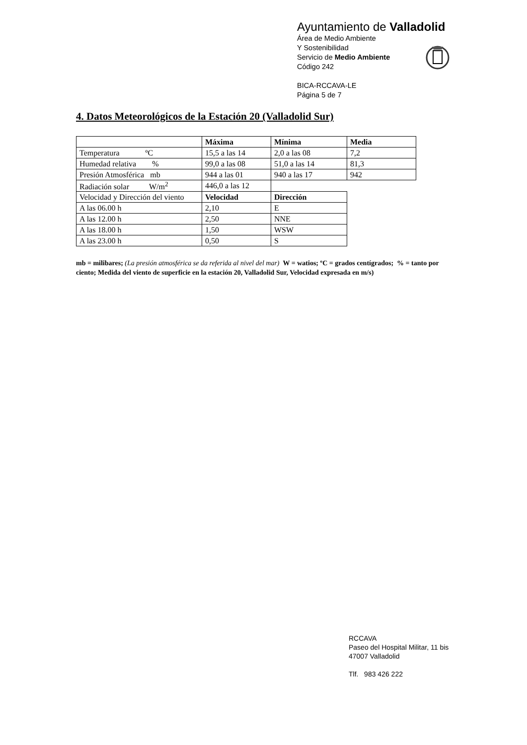Ayuntamiento de Valladolid
Área de Medio Ambiente
Y Sostenibilidad
Servicio de Medio Ambiente
Código 242
BICA-RCCAVA-LE
Página 5 de 7
4. Datos Meteorológicos de la Estación 20 (Valladolid Sur)
| | Máxima | Mínima | Media |
| Temperatura ºC | 15,5 a las 14 | 2,0 a las 08 | 7,2 |
| Humedad relativa % | 99,0 a las 08 | 51,0 a las 14 | 81,3 |
| Presión Atmosférica mb | 944 a las 01 | 940 a las 17 | 942 |
| Radiación solar W/m<sup>2</sup> | 446,0 a las 12 | | |
| Velocidad y Dirección del viento | Velocidad | Dirección | |
| A las 06.00 h | 2,10 | E | |
| A las 12.00 h | 2,50 | NNE | |
| A las 18.00 h | 1,50 | WSW | |
| A las 23.00 h | 0,50 | S | |
mb = milibares; (La presión atmosférica se da referida al nivel del mar) W = watios; ºC = grados centígrados; % = tanto por ciento; Medida del viento de superficie en la estación 20, Valladolid Sur, Velocidad expresada en m/s)
RCCAVA
Paseo del Hospital Militar, 11 bis
47007 Valladolid
Tlf. 983 426 222